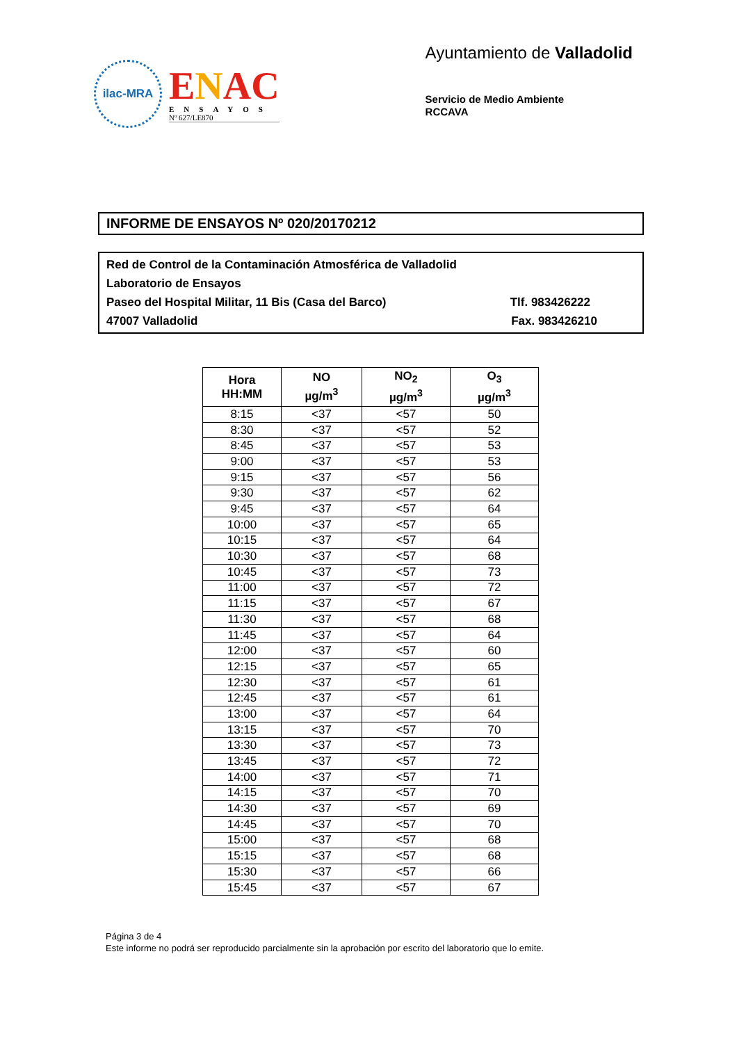ilac-MRA
ENAC
ENSAYOS
Nº 627/LE870
Ayuntamiento de Valladolid
Servicio de Medio Ambiente
RCCAVA
INFORME DE ENSAYOS Nº 020/20170212
Red de Control de la Contaminación Atmosférica de Valladolid
Laboratorio de Ensayos
Paseo del Hospital Militar, 11 Bis (Casa del Barco) Tlf. 983426222
47007 Valladolid Fax. 983426210
| Hora HH:MM | NO µg/m<sup>3</sup> | NO<sub>2</sub> µg/m<sup>3</sup> | O<sub>3</sub> µg/m<sup>3</sup> |
| --- | --- | --- | --- |
| 8:15 | <37 | <57 | 50 |
| 8:30 | <37 | <57 | 52 |
| 8:45 | <37 | <57 | 53 |
| 9:00 | <37 | <57 | 53 |
| 9:15 | <37 | <57 | 56 |
| 9:30 | <37 | <57 | 62 |
| 9:45 | <37 | <57 | 64 |
| 10:00 | <37 | <57 | 65 |
| 10:15 | <37 | <57 | 64 |
| 10:30 | <37 | <57 | 68 |
| 10:45 | <37 | <57 | 73 |
| 11:00 | <37 | <57 | 72 |
| 11:15 | <37 | <57 | 67 |
| 11:30 | <37 | <57 | 68 |
| 11:45 | <37 | <57 | 64 |
| 12:00 | <37 | <57 | 60 |
| 12:15 | <37 | <57 | 65 |
| 12:30 | <37 | <57 | 61 |
| 12:45 | <37 | <57 | 61 |
| 13:00 | <37 | <57 | 64 |
| 13:15 | <37 | <57 | 70 |
| 13:30 | <37 | <57 | 73 |
| 13:45 | <37 | <57 | 72 |
| 14:00 | <37 | <57 | 71 |
| 14:15 | <37 | <57 | 70 |
| 14:30 | <37 | <57 | 69 |
| 14:45 | <37 | <57 | 70 |
| 15:00 | <37 | <57 | 68 |
| 15:15 | <37 | <57 | 68 |
| 15:30 | <37 | <57 | 66 |
| 15:45 | <37 | <57 | 67 |
Página 3 de 4
Este informe no podrá ser reproducido parcialmente sin la aprobación por escrito del laboratorio que lo emite.